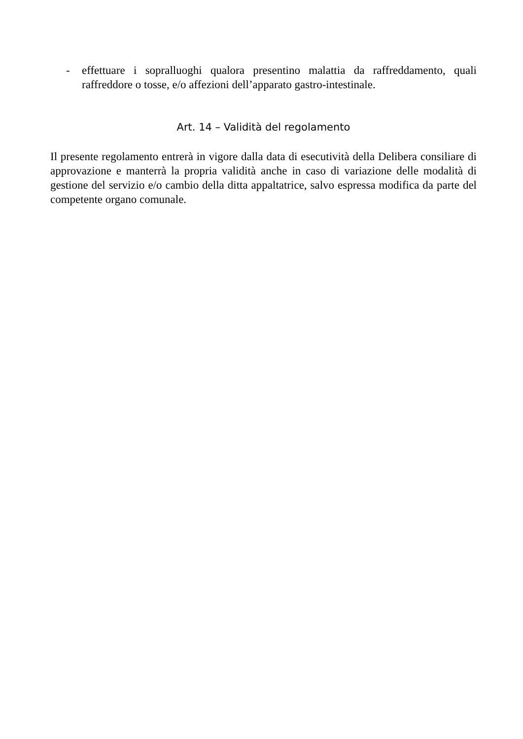- effettuare i sopralluoghi qualora presentino malattia da raffreddamento, quali raffreddore o tosse, e/o affezioni dell’apparato gastro-intestinale.
Art. 14 – Validità del regolamento
Il presente regolamento entrerà in vigore dalla data di esecutività della Delibera consiliare di approvazione e manterrà la propria validità anche in caso di variazione delle modalità di gestione del servizio e/o cambio della ditta appaltatrice, salvo espressa modifica da parte del competente organo comunale.